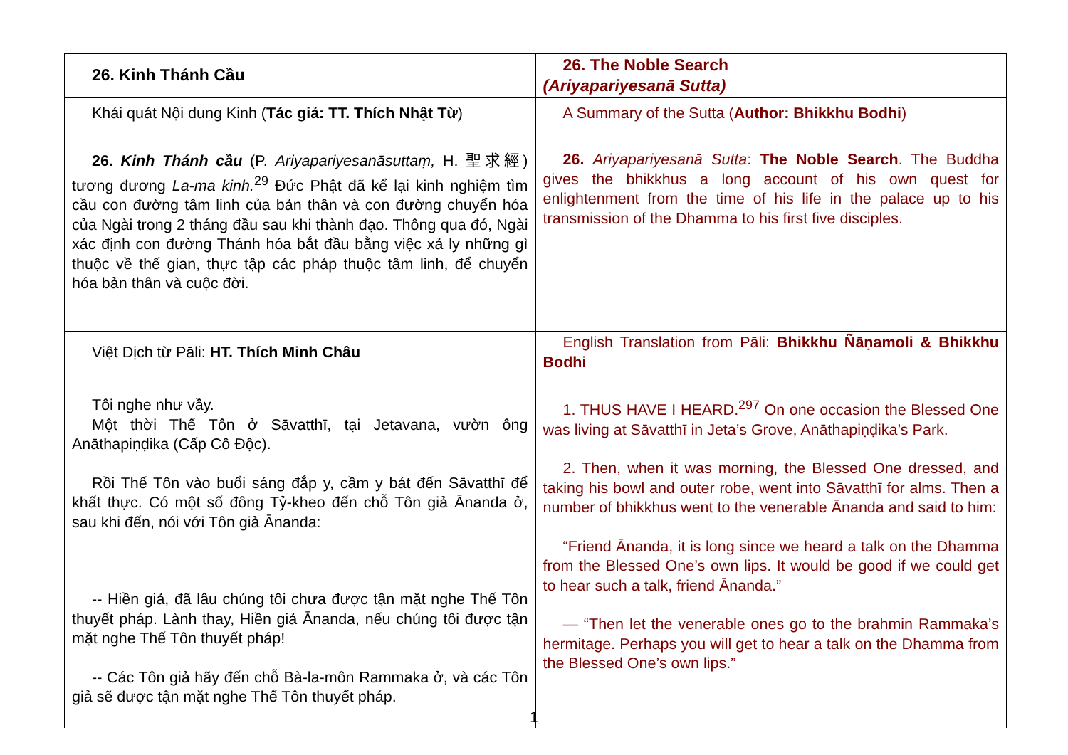| 26. Kinh Thánh Cầu | 26. The Noble Search (Ariyapariyesanā Sutta) |
| Khái quát Nội dung Kinh ( Tác giả: TT. Thích Nhật Từ ) | A Summary of the Sutta ( Author: Bhikkhu Bodhi ) |
| 26. Kinh Thánh cầu (P. Ariyapariyesanāsuttaṃ, H. 聖求經) tương đương La-ma kinh.<sup>29</sup> Đức Phật đã kể lại kinh nghiệm tìm cầu con đường tâm linh của bản thân và con đường chuyển hóa của Ngài trong 2 tháng đầu sau khi thành đạo. Thông qua đó, Ngài xác định con đường Thánh hóa bắt đầu bằng việc xả ly những gì thuộc về thế gian, thực tập các pháp thuộc tâm linh, để chuyển hóa bản thân và cuộc đời. | 26. Ariyapariyesanā Sutta : The Noble Search . The Buddha gives the bhikkhus a long account of his own quest for enlightenment from the time of his life in the palace up to his transmission of the Dhamma to his first five disciples. |
| Việt Dịch từ Pāli: HT. Thích Minh Châu | English Translation from Pāli: Bhikkhu Ñāṇamoli & Bhikkhu Bodhi |
| Tôi nghe như vầy. Một thời Thế Tôn ở Sāvatthī, tại Jetavana, vườn ông Anāthapiṇḍika (Cấp Cô Độc). Rồi Thế Tôn vào buổi sáng đắp y, cầm y bát đến Sāvatthī để khất thực. Có một số đông Tỷ-kheo đến chỗ Tôn giả Ānanda ở, sau khi đến, nói với Tôn giả Ānanda: -- Hiền giả, đã lâu chúng tôi chưa được tận mặt nghe Thế Tôn thuyết pháp. Lành thay, Hiền giả Ānanda, nếu chúng tôi được tận mặt nghe Thế Tôn thuyết pháp! -- Các Tôn giả hãy đến chỗ Bà-la-môn Rammaka ở, và các Tôn giả sẽ được tận mặt nghe Thế Tôn thuyết pháp. | 1. THUS HAVE I HEARD.<sup>297</sup> On one occasion the Blessed One was living at Sāvatthī in Jeta’s Grove, Anāthapiṇḍika’s Park. 2. Then, when it was morning, the Blessed One dressed, and taking his bowl and outer robe, went into Sāvatthī for alms. Then a number of bhikkhus went to the venerable Ānanda and said to him: “Friend Ānanda, it is long since we heard a talk on the Dhamma from the Blessed One’s own lips. It would be good if we could get to hear such a talk, friend Ānanda.” — “Then let the venerable ones go to the brahmin Rammaka’s hermitage. Perhaps you will get to hear a talk on the Dhamma from the Blessed One’s own lips.” |
1